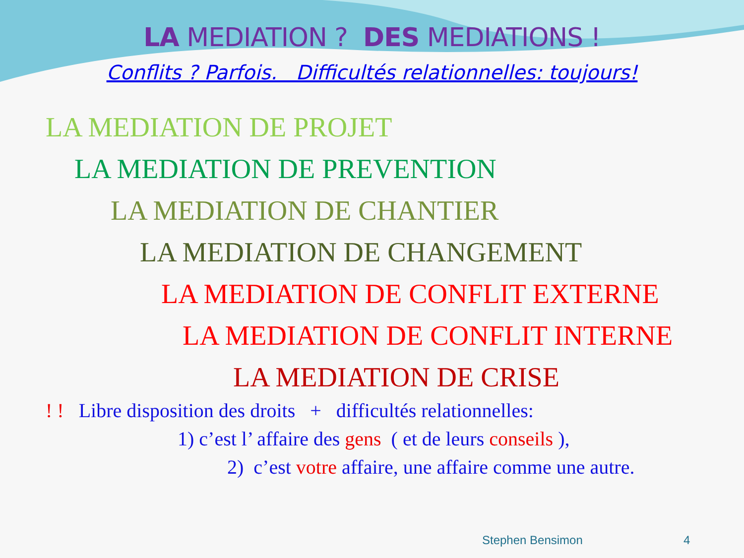LA MEDIATION ? DES MEDIATIONS !
Conflits ? Parfois. Difficultés relationnelles: toujours!
LA MEDIATION DE PROJET
LA MEDIATION DE PREVENTION
LA MEDIATION DE CHANTIER
LA MEDIATION DE CHANGEMENT
LA MEDIATION DE CONFLIT EXTERNE
LA MEDIATION DE CONFLIT INTERNE
LA MEDIATION DE CRISE
! ! Libre disposition des droits + difficultés relationnelles:
1) c’est l’ affaire des gens ( et de leurs conseils ),
2) c’est votre affaire, une affaire comme une autre.
Stephen Bensimon 4